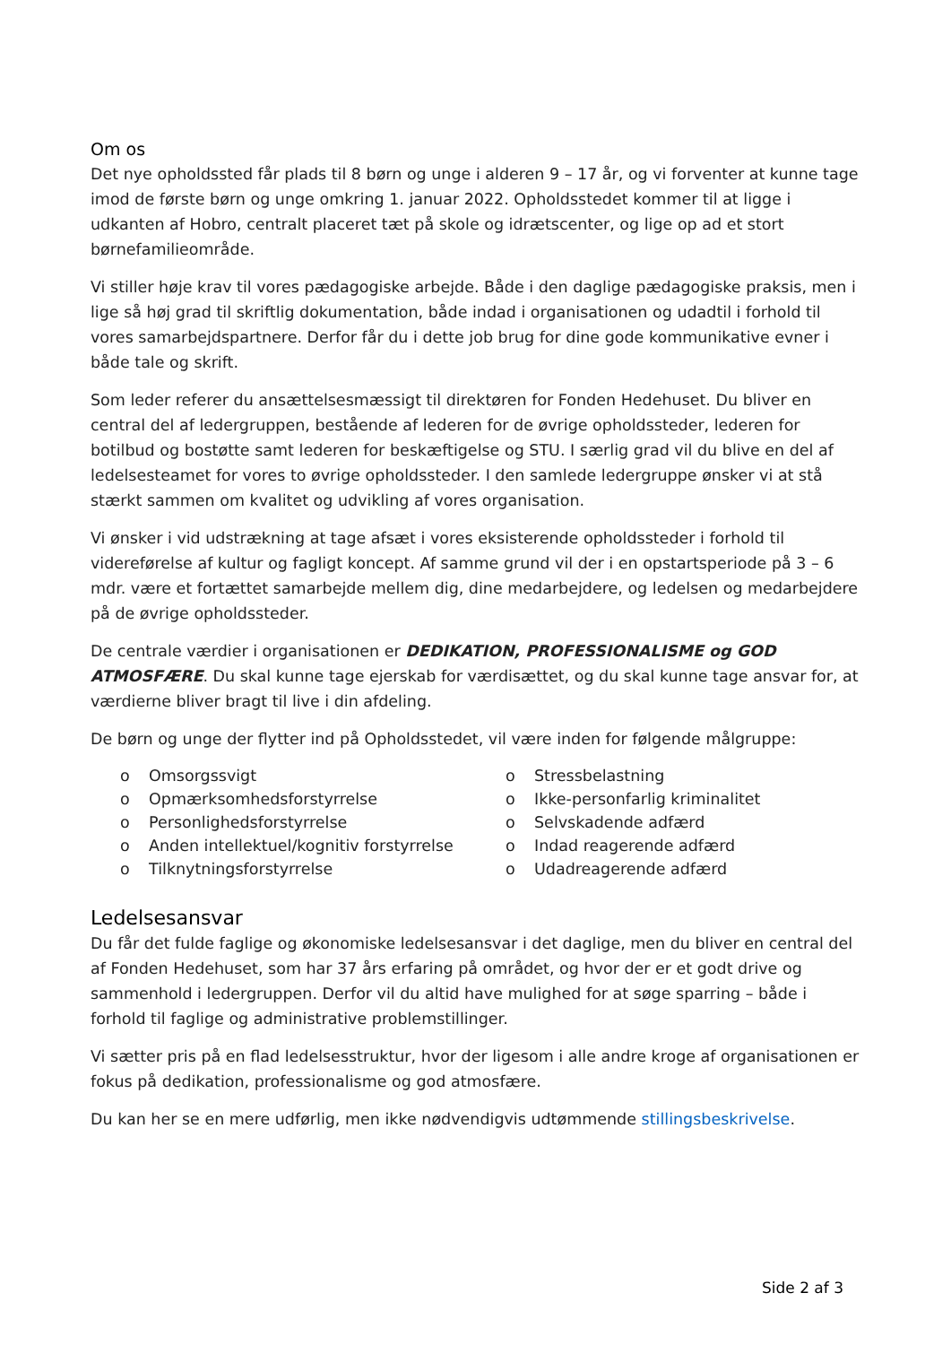Om os
Det nye opholdssted får plads til 8 børn og unge i alderen 9 – 17 år, og vi forventer at kunne tage imod de første børn og unge omkring 1. januar 2022. Opholdsstedet kommer til at ligge i udkanten af Hobro, centralt placeret tæt på skole og idrætscenter, og lige op ad et stort børnefamilieområde.
Vi stiller høje krav til vores pædagogiske arbejde. Både i den daglige pædagogiske praksis, men i lige så høj grad til skriftlig dokumentation, både indad i organisationen og udadtil i forhold til vores samarbejdspartnere. Derfor får du i dette job brug for dine gode kommunikative evner i både tale og skrift.
Som leder referer du ansættelsesmæssigt til direktøren for Fonden Hedehuset. Du bliver en central del af ledergruppen, bestående af lederen for de øvrige opholdssteder, lederen for botilbud og bostøtte samt lederen for beskæftigelse og STU. I særlig grad vil du blive en del af ledelsesteamet for vores to øvrige opholdssteder. I den samlede ledergruppe ønsker vi at stå stærkt sammen om kvalitet og udvikling af vores organisation.
Vi ønsker i vid udstrækning at tage afsæt i vores eksisterende opholdssteder i forhold til videreførelse af kultur og fagligt koncept. Af samme grund vil der i en opstartsperiode på 3 – 6 mdr. være et fortættet samarbejde mellem dig, dine medarbejdere, og ledelsen og medarbejdere på de øvrige opholdssteder.
De centrale værdier i organisationen er DEDIKATION, PROFESSIONALISME og GOD ATMOSFÆRE. Du skal kunne tage ejerskab for værdisættet, og du skal kunne tage ansvar for, at værdierne bliver bragt til live i din afdeling.
De børn og unge der flytter ind på Opholdsstedet, vil være inden for følgende målgruppe:
o Omsorgssvigt
o Opmærksomhedsforstyrrelse
o Personlighedsforstyrrelse
o Anden intellektuel/kognitiv forstyrrelse
o Tilknytningsforstyrrelse
o Stressbelastning
o Ikke-personfarlig kriminalitet
o Selvskadende adfærd
o Indad reagerende adfærd
o Udadreagerende adfærd
Ledelsesansvar
Du får det fulde faglige og økonomiske ledelsesansvar i det daglige, men du bliver en central del af Fonden Hedehuset, som har 37 års erfaring på området, og hvor der er et godt drive og sammenhold i ledergruppen. Derfor vil du altid have mulighed for at søge sparring – både i forhold til faglige og administrative problemstillinger.
Vi sætter pris på en flad ledelsesstruktur, hvor der ligesom i alle andre kroge af organisationen er fokus på dedikation, professionalisme og god atmosfære.
Du kan her se en mere udførlig, men ikke nødvendigvis udtømmende stillingsbeskrivelse.
Side 2 af 3